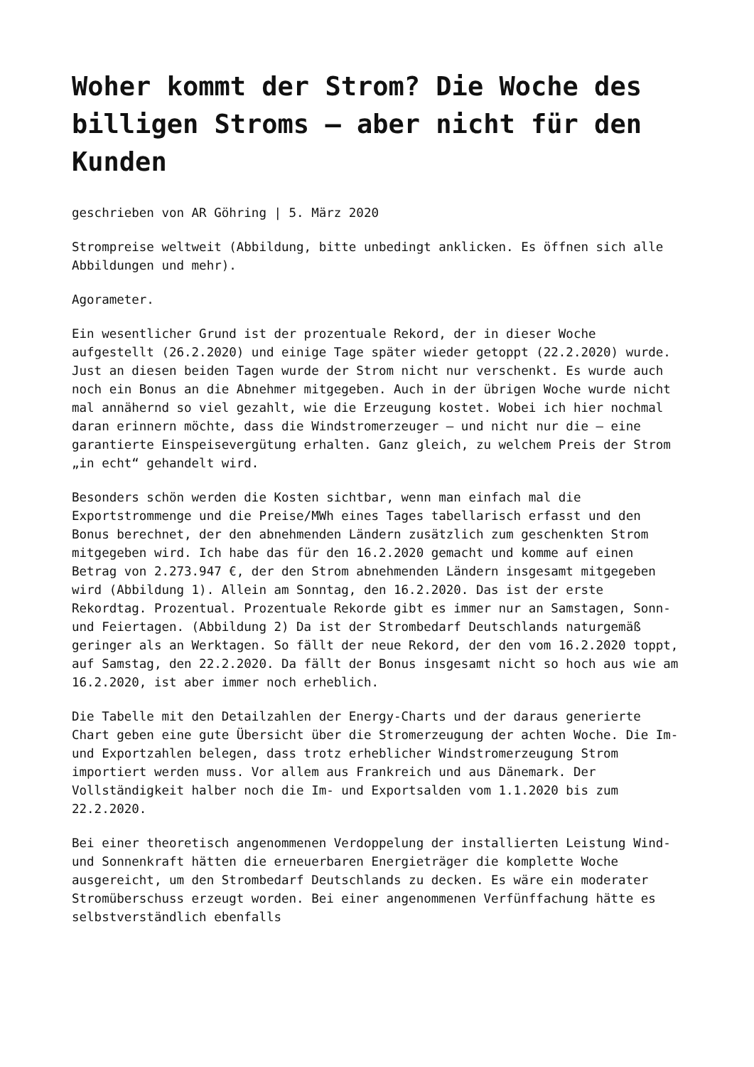Woher kommt der Strom? Die Woche des billigen Stroms – aber nicht für den Kunden
geschrieben von AR Göhring | 5. März 2020
Strompreise weltweit (Abbildung, bitte unbedingt anklicken. Es öffnen sich alle Abbildungen und mehr).
Agorameter.
Ein wesentlicher Grund ist der prozentuale Rekord, der in dieser Woche aufgestellt (26.2.2020) und einige Tage später wieder getoppt (22.2.2020) wurde. Just an diesen beiden Tagen wurde der Strom nicht nur verschenkt. Es wurde auch noch ein Bonus an die Abnehmer mitgegeben. Auch in der übrigen Woche wurde nicht mal annähernd so viel gezahlt, wie die Erzeugung kostet. Wobei ich hier nochmal daran erinnern möchte, dass die Windstromerzeuger – und nicht nur die – eine garantierte Einspeisevergütung erhalten. Ganz gleich, zu welchem Preis der Strom „in echt“ gehandelt wird.
Besonders schön werden die Kosten sichtbar, wenn man einfach mal die Exportstrommenge und die Preise/MWh eines Tages tabellarisch erfasst und den Bonus berechnet, der den abnehmenden Ländern zusätzlich zum geschenkten Strom mitgegeben wird. Ich habe das für den 16.2.2020 gemacht und komme auf einen Betrag von 2.273.947 €, der den Strom abnehmenden Ländern insgesamt mitgegeben wird (Abbildung 1). Allein am Sonntag, den 16.2.2020. Das ist der erste Rekordtag. Prozentual. Prozentuale Rekorde gibt es immer nur an Samstagen, Sonn- und Feiertagen. (Abbildung 2) Da ist der Strombedarf Deutschlands naturgemäß geringer als an Werktagen. So fällt der neue Rekord, der den vom 16.2.2020 toppt, auf Samstag, den 22.2.2020. Da fällt der Bonus insgesamt nicht so hoch aus wie am 16.2.2020, ist aber immer noch erheblich.
Die Tabelle mit den Detailzahlen der Energy-Charts und der daraus generierte Chart geben eine gute Übersicht über die Stromerzeugung der achten Woche. Die Im- und Exportzahlen belegen, dass trotz erheblicher Windstromerzeugung Strom importiert werden muss. Vor allem aus Frankreich und aus Dänemark. Der Vollständigkeit halber noch die Im- und Exportsalden vom 1.1.2020 bis zum 22.2.2020.
Bei einer theoretisch angenommenen Verdoppelung der installierten Leistung Wind- und Sonnenkraft hätten die erneuerbaren Energieträger die komplette Woche ausgereicht, um den Strombedarf Deutschlands zu decken. Es wäre ein moderater Stromüberschuss erzeugt worden. Bei einer angenommenen Verfünffachung hätte es selbstverständlich ebenfalls